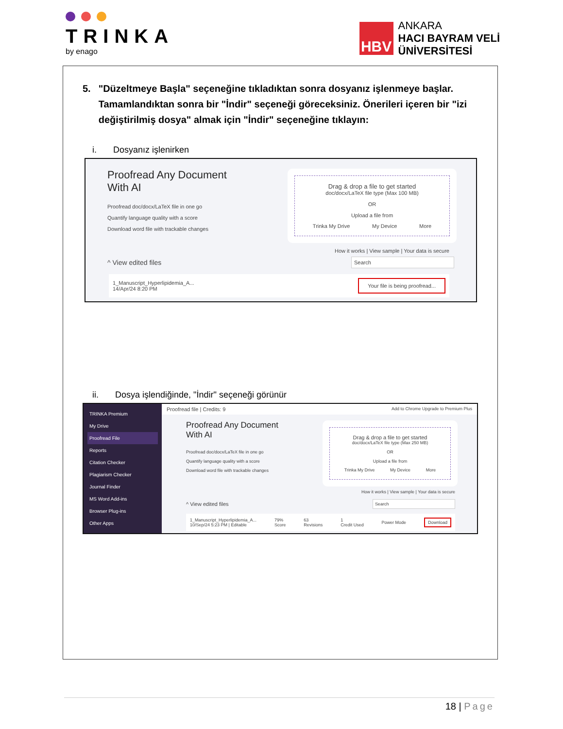TRINKA
by enago
HBV
ANKARA
HACI BAYRAM VELİ
ÜNİVERSİTESİ
5. "Düzeltmeye Başla" seçeneğine tıkladıktan sonra dosyanız işlenmeye başlar. Tamamlandıktan sonra bir "İndir" seçeneği göreceksiniz. Önerileri içeren bir "izi değiştirilmiş dosya" almak için "İndir" seçeneğine tıklayın:
i. Dosyanız işlenirken
Proofread Any Document
With AI
Proofread doc/docx/LaTeX file in one go
Quantify language quality with a score
Download word file with trackable changes
Drag & drop a file to get started
doc/docx/LaTeX file type (Max 100 MB)
OR
Upload a file from
Trinka My Drive My Device More
How it works | View sample | Your data is secure
^ View edited files Search
1_Manuscript_Hyperlipidemia_A...
14/Apr/24 8:20 PM Your file is being proofread...
ii. Dosya işlendiğinde, "İndir" seçeneği görünür
TRINKA Premium
My Drive
Proofread File
Reports
Citation Checker
Plagiarism Checker
Journal Finder
MS Word Add-ins
Browser Plug-ins
Other Apps
Proofread file | Credits: 9 Add to Chrome Upgrade to Premium Plus
Proofread Any Document
With AI
Proofread doc/docx/LaTeX file in one go
Quantify language quality with a score
Download word file with trackable changes
Drag & drop a file to get started
doc/docx/LaTeX file type (Max 250 MB)
OR
Upload a file from
Trinka My Drive My Device More
How it works | View sample | Your data is secure
^ View edited files Search
1_Manuscript_Hyperlipidemia_A...
10/Sep/24 5:23 PM | Editable 79%
Score 63
Revisions 1
Credit Used Power Mode Download
18 | Page